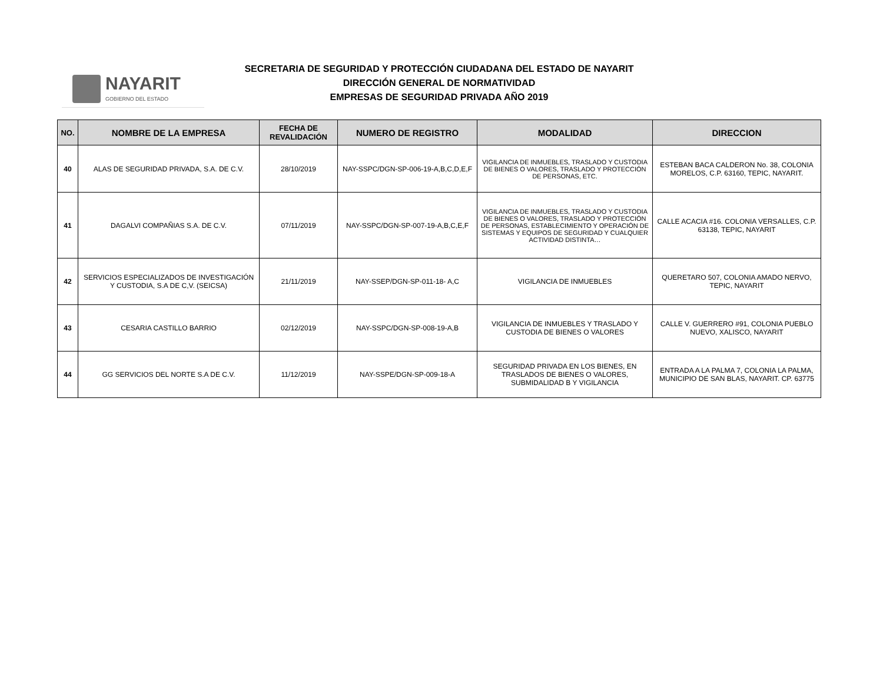NAYARIT
GOBIERNO DEL ESTADO
SECRETARIA DE SEGURIDAD Y PROTECCIÓN CIUDADANA DEL ESTADO DE NAYARIT
DIRECCIÓN GENERAL DE NORMATIVIDAD
EMPRESAS DE SEGURIDAD PRIVADA AÑO 2019
| NO. | NOMBRE DE LA EMPRESA | FECHA DE REVALIDACIÓN | NUMERO DE REGISTRO | MODALIDAD | DIRECCION |
| --- | --- | --- | --- | --- | --- |
| 40 | ALAS DE SEGURIDAD PRIVADA, S.A. DE C.V. | 28/10/2019 | NAY-SSPC/DGN-SP-006-19-A,B,C,D,E,F | VIGILANCIA DE INMUEBLES, TRASLADO Y CUSTODIA DE BIENES O VALORES, TRASLADO Y PROTECCIÓN DE PERSONAS, ETC. | ESTEBAN BACA CALDERON No. 38, COLONIA MORELOS, C.P. 63160, TEPIC, NAYARIT. |
| 41 | DAGALVI COMPAÑIAS S.A. DE C.V. | 07/11/2019 | NAY-SSPC/DGN-SP-007-19-A,B,C,E,F | VIGILANCIA DE INMUEBLES, TRASLADO Y CUSTODIA DE BIENES O VALORES, TRASLADO Y PROTECCIÓN DE PERSONAS, ESTABLECIMIENTO Y OPERACIÓN DE SISTEMAS Y EQUIPOS DE SEGURIDAD Y CUALQUIER ACTIVIDAD DISTINTA… | CALLE ACACIA #16. COLONIA VERSALLES, C.P. 63138, TEPIC, NAYARIT |
| 42 | SERVICIOS ESPECIALIZADOS DE INVESTIGACIÓN Y CUSTODIA, S.A DE C,V. (SEICSA) | 21/11/2019 | NAY-SSEP/DGN-SP-011-18- A,C | VIGILANCIA DE INMUEBLES | QUERETARO 507, COLONIA AMADO NERVO, TEPIC, NAYARIT |
| 43 | CESARIA CASTILLO BARRIO | 02/12/2019 | NAY-SSPC/DGN-SP-008-19-A,B | VIGILANCIA DE INMUEBLES Y TRASLADO Y CUSTODIA DE BIENES O VALORES | CALLE V. GUERRERO #91, COLONIA PUEBLO NUEVO, XALISCO, NAYARIT |
| 44 | GG SERVICIOS DEL NORTE S.A DE C.V. | 11/12/2019 | NAY-SSPE/DGN-SP-009-18-A | SEGURIDAD PRIVADA EN LOS BIENES, EN TRASLADOS DE BIENES O VALORES, SUBMIDALIDAD B Y VIGILANCIA | ENTRADA A LA PALMA 7, COLONIA LA PALMA, MUNICIPIO DE SAN BLAS, NAYARIT. CP. 63775 |